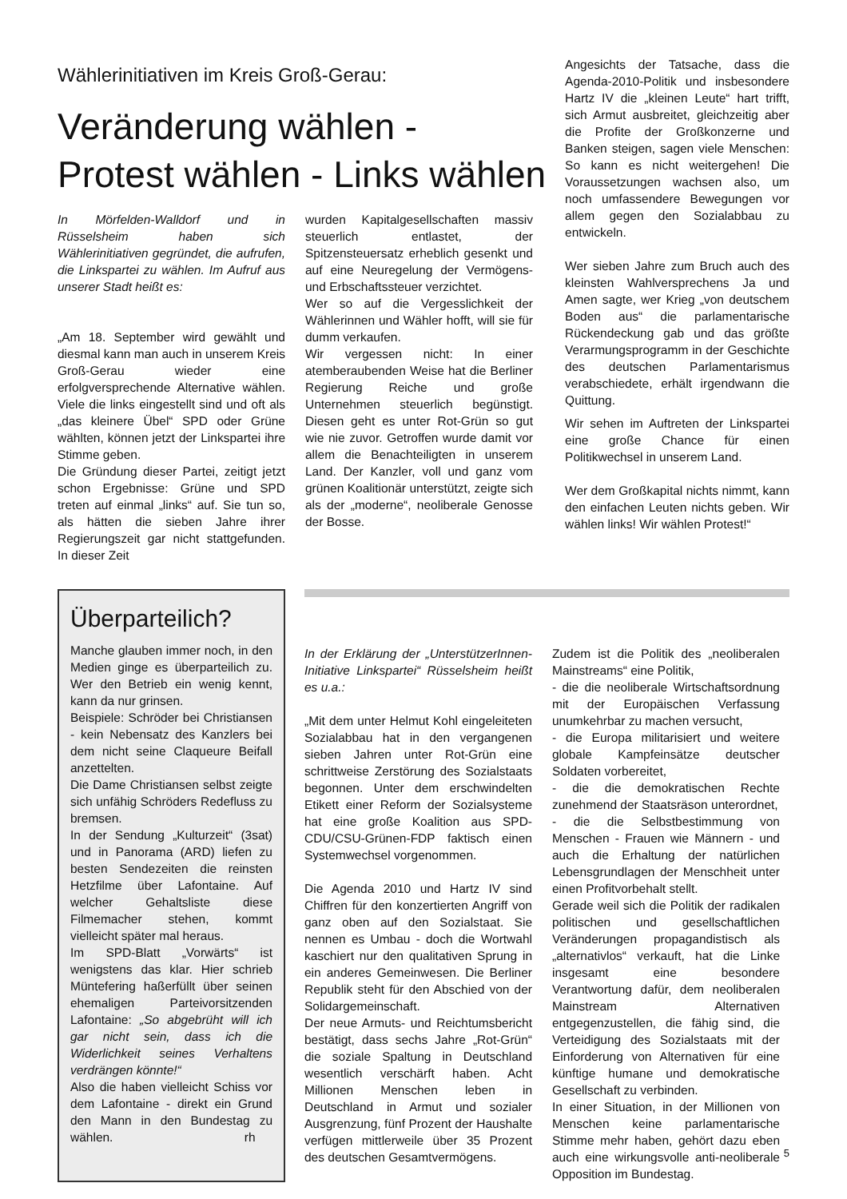Wählerinitiativen im Kreis Groß-Gerau:
Veränderung wählen -
Protest wählen - Links wählen
In Mörfelden-Walldorf und in Rüsselsheim haben sich Wählerinitiativen gegründet, die aufrufen, die Linkspartei zu wählen. Im Aufruf aus unserer Stadt heißt es:
„Am 18. September wird gewählt und diesmal kann man auch in unserem Kreis Groß-Gerau wieder eine erfolgversprechende Alternative wählen. Viele die links eingestellt sind und oft als „das kleinere Übel“ SPD oder Grüne wählten, können jetzt der Linkspartei ihre Stimme geben.
Die Gründung dieser Partei, zeitigt jetzt schon Ergebnisse: Grüne und SPD treten auf einmal „links“ auf. Sie tun so, als hätten die sieben Jahre ihrer Regierungszeit gar nicht stattgefunden. In dieser Zeit
wurden Kapitalgesellschaften massiv steuerlich entlastet, der Spitzensteuersatz erheblich gesenkt und auf eine Neuregelung der Vermögens- und Erbschaftssteuer verzichtet.
Wer so auf die Vergesslichkeit der Wählerinnen und Wähler hofft, will sie für dumm verkaufen.
Wir vergessen nicht: In einer atemberaubenden Weise hat die Berliner Regierung Reiche und große Unternehmen steuerlich begünstigt. Diesen geht es unter Rot-Grün so gut wie nie zuvor. Getroffen wurde damit vor allem die Benachteiligten in unserem Land. Der Kanzler, voll und ganz vom grünen Koalitionär unterstützt, zeigte sich als der „moderne“, neoliberale Genosse der Bosse.
Angesichts der Tatsache, dass die Agenda-2010-Politik und insbesondere Hartz IV die „kleinen Leute“ hart trifft, sich Armut ausbreitet, gleichzeitig aber die Profite der Großkonzerne und Banken steigen, sagen viele Menschen: So kann es nicht weitergehen! Die Voraussetzungen wachsen also, um noch umfassendere Bewegungen vor allem gegen den Sozialabbau zu entwickeln.
Wer sieben Jahre zum Bruch auch des kleinsten Wahlversprechens Ja und Amen sagte, wer Krieg „von deutschem Boden aus“ die parlamentarische Rückendeckung gab und das größte Verarmungsprogramm in der Geschichte des deutschen Parlamentarismus verabschiedete, erhält irgendwann die Quittung.
Wir sehen im Auftreten der Linkspartei eine große Chance für einen Politikwechsel in unserem Land.
Wer dem Großkapital nichts nimmt, kann den einfachen Leuten nichts geben. Wir wählen links! Wir wählen Protest!“
Überparteilich?
Manche glauben immer noch, in den Medien ginge es überparteilich zu. Wer den Betrieb ein wenig kennt, kann da nur grinsen.
Beispiele: Schröder bei Christiansen - kein Nebensatz des Kanzlers bei dem nicht seine Claqueure Beifall anzettelten.
Die Dame Christiansen selbst zeigte sich unfähig Schröders Redefluss zu bremsen.
In der Sendung „Kulturzeit“ (3sat) und in Panorama (ARD) liefen zu besten Sendezeiten die reinsten Hetzfilme über Lafontaine. Auf welcher Gehaltsliste diese Filmemacher stehen, kommt vielleicht später mal heraus.
Im SPD-Blatt „Vorwärts“ ist wenigstens das klar. Hier schrieb Müntefering haßerfüllt über seinen ehemaligen Parteivorsitzenden Lafontaine: „So abgebrüht will ich gar nicht sein, dass ich die Widerlichkeit seines Verhaltens verdrängen könnte!“
Also die haben vielleicht Schiss vor dem Lafontaine - direkt ein Grund den Mann in den Bundestag zu wählen. rh
In der Erklärung der „UnterstützerInnen-Initiative Linkspartei“ Rüsselsheim heißt es u.a.:
„Mit dem unter Helmut Kohl eingeleiteten Sozialabbau hat in den vergangenen sieben Jahren unter Rot-Grün eine schrittweise Zerstörung des Sozialstaats begonnen. Unter dem erschwindelten Etikett einer Reform der Sozialsysteme hat eine große Koalition aus SPD-CDU/CSU-Grünen-FDP faktisch einen Systemwechsel vorgenommen.
Die Agenda 2010 und Hartz IV sind Chiffren für den konzertierten Angriff von ganz oben auf den Sozialstaat. Sie nennen es Umbau - doch die Wortwahl kaschiert nur den qualitativen Sprung in ein anderes Gemeinwesen. Die Berliner Republik steht für den Abschied von der Solidargemeinschaft.
Der neue Armuts- und Reichtumsbericht bestätigt, dass sechs Jahre „Rot-Grün“ die soziale Spaltung in Deutschland wesentlich verschärft haben. Acht Millionen Menschen leben in Deutschland in Armut und sozialer Ausgrenzung, fünf Prozent der Haushalte verfügen mittlerweile über 35 Prozent des deutschen Gesamtvermögens.
Zudem ist die Politik des „neoliberalen Mainstreams“ eine Politik,
- die die neoliberale Wirtschaftsordnung mit der Europäischen Verfassung unumkehrbar zu machen versucht,
- die Europa militarisiert und weitere globale Kampfeinsätze deutscher Soldaten vorbereitet,
- die die demokratischen Rechte zunehmend der Staatsräson unterordnet,
- die die Selbstbestimmung von Menschen - Frauen wie Männern - und auch die Erhaltung der natürlichen Lebensgrundlagen der Menschheit unter einen Profitvorbehalt stellt.
Gerade weil sich die Politik der radikalen politischen und gesellschaftlichen Veränderungen propagandistisch als „alternativlos“ verkauft, hat die Linke insgesamt eine besondere Verantwortung dafür, dem neoliberalen Mainstream Alternativen entgegenzustellen, die fähig sind, die Verteidigung des Sozialstaats mit der Einforderung von Alternativen für eine künftige humane und demokratische Gesellschaft zu verbinden.
In einer Situation, in der Millionen von Menschen keine parlamentarische Stimme mehr haben, gehört dazu eben auch eine wirkungsvolle anti-neoliberale Opposition im Bundestag.
5